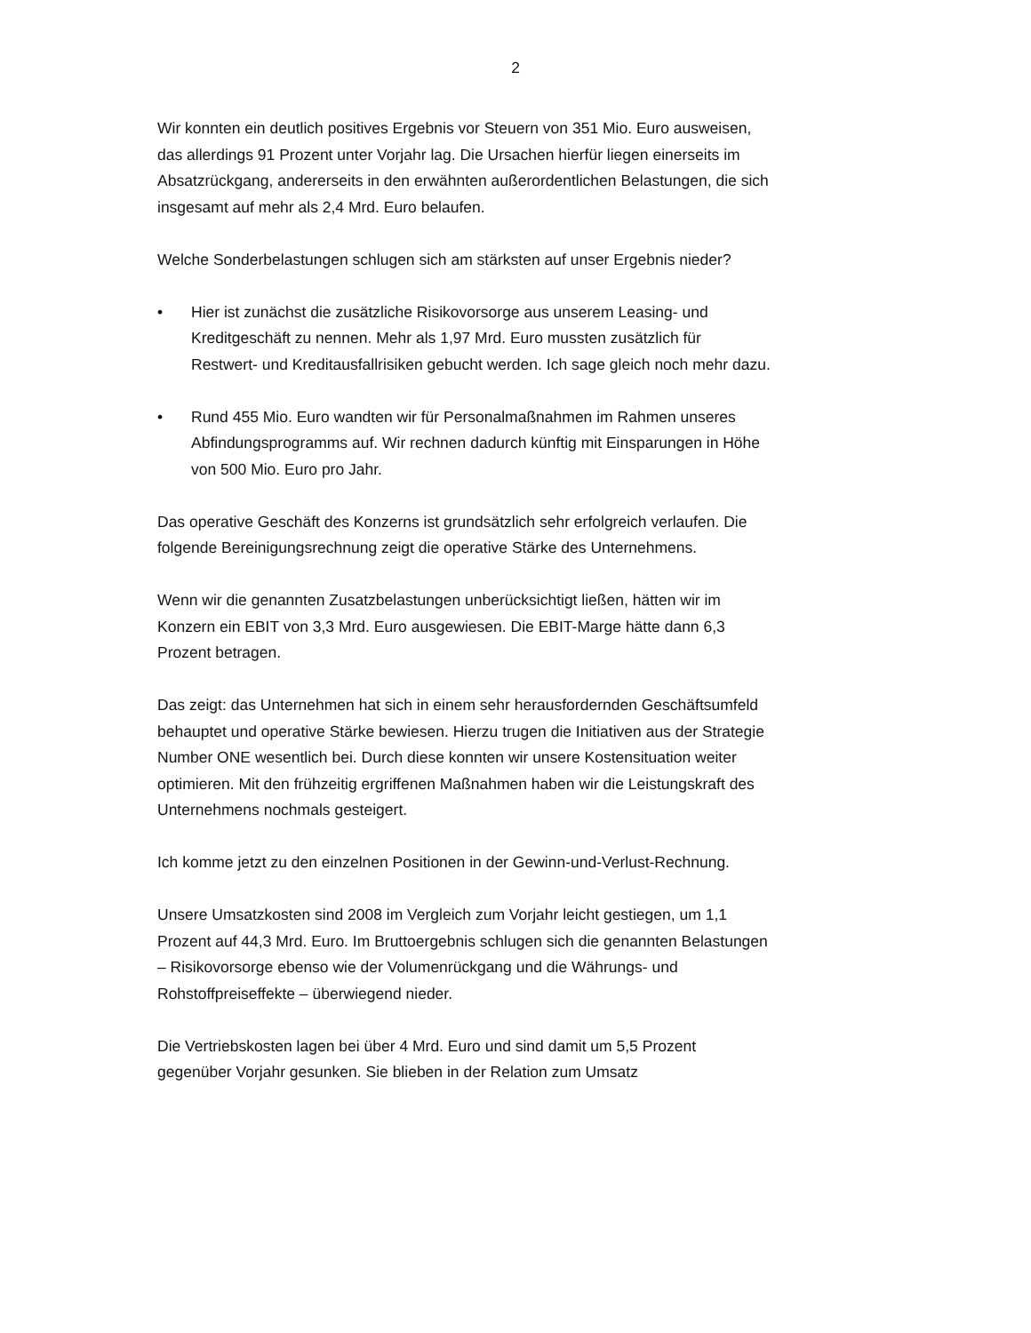2
Wir konnten ein deutlich positives Ergebnis vor Steuern von 351 Mio. Euro ausweisen, das allerdings 91 Prozent unter Vorjahr lag. Die Ursachen hierfür liegen einerseits im Absatzrückgang, andererseits in den erwähnten außerordentlichen Belastungen, die sich insgesamt auf mehr als 2,4 Mrd. Euro belaufen.
Welche Sonderbelastungen schlugen sich am stärksten auf unser Ergebnis nieder?
• Hier ist zunächst die zusätzliche Risikovorsorge aus unserem Leasing- und Kreditgeschäft zu nennen. Mehr als 1,97 Mrd. Euro mussten zusätzlich für Restwert- und Kreditausfallrisiken gebucht werden. Ich sage gleich noch mehr dazu.
• Rund 455 Mio. Euro wandten wir für Personalmaßnahmen im Rahmen unseres Abfindungsprogramms auf. Wir rechnen dadurch künftig mit Einsparungen in Höhe von 500 Mio. Euro pro Jahr.
Das operative Geschäft des Konzerns ist grundsätzlich sehr erfolgreich verlaufen. Die folgende Bereinigungsrechnung zeigt die operative Stärke des Unternehmens.
Wenn wir die genannten Zusatzbelastungen unberücksichtigt ließen, hätten wir im Konzern ein EBIT von 3,3 Mrd. Euro ausgewiesen. Die EBIT-Marge hätte dann 6,3 Prozent betragen.
Das zeigt: das Unternehmen hat sich in einem sehr herausfordernden Geschäftsumfeld behauptet und operative Stärke bewiesen. Hierzu trugen die Initiativen aus der Strategie Number ONE wesentlich bei. Durch diese konnten wir unsere Kostensituation weiter optimieren. Mit den frühzeitig ergriffenen Maßnahmen haben wir die Leistungskraft des Unternehmens nochmals gesteigert.
Ich komme jetzt zu den einzelnen Positionen in der Gewinn-und-Verlust-Rechnung.
Unsere Umsatzkosten sind 2008 im Vergleich zum Vorjahr leicht gestiegen, um 1,1 Prozent auf 44,3 Mrd. Euro. Im Bruttoergebnis schlugen sich die genannten Belastungen – Risikovorsorge ebenso wie der Volumenrückgang und die Währungs- und Rohstoffpreiseffekte – überwiegend nieder.
Die Vertriebskosten lagen bei über 4 Mrd. Euro und sind damit um 5,5 Prozent gegenüber Vorjahr gesunken. Sie blieben in der Relation zum Umsatz